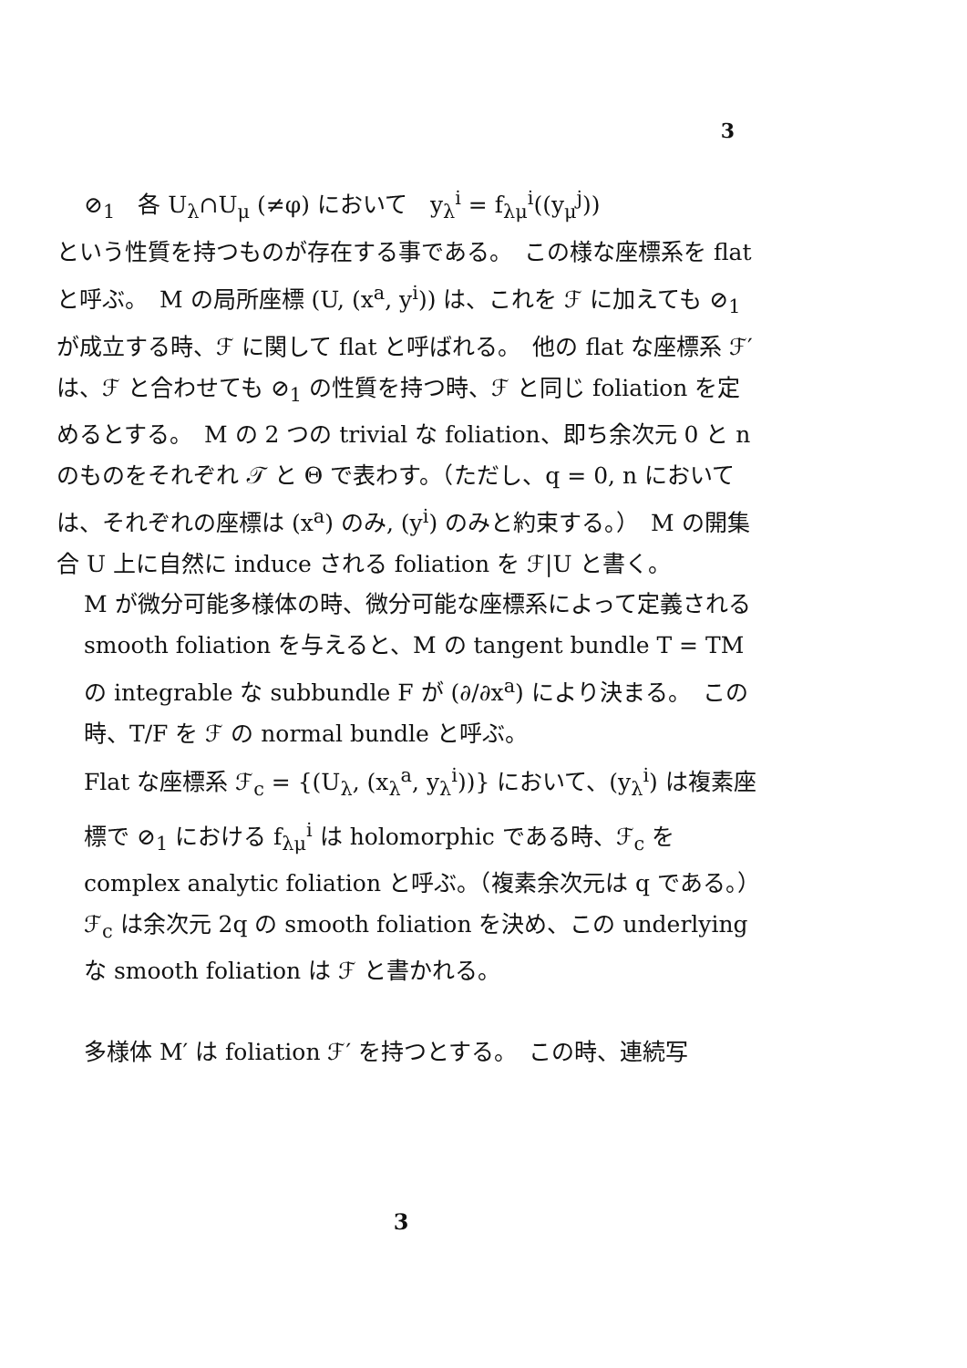3
⊘<sub>1</sub>　各 U<sub>λ</sub>∩U<sub>μ</sub> (≠φ) において　y<sub>λ</sub><sup>i</sup> = f<sub>λμ</sub><sup>i</sup>((y<sub>μ</sub><sup>j</sup>))
という性質を持つものが存在する事である。　この様な座標系を flat と呼ぶ。　M の局所座標 (U, (x<sup>a</sup>, y<sup>i</sup>)) は、これを ℱ に加えても ⊘<sub>1</sub> が成立する時、ℱ に関して flat と呼ばれる。　他の flat な座標系 ℱ′ は、ℱ と合わせても ⊘<sub>1</sub> の性質を持つ時、ℱ と同じ foliation を定めるとする。　M の 2 つの trivial な foliation、即ち余次元 0 と n のものをそれぞれ 𝒯 と Θ で表わす。（ただし、q = 0, n においては、それぞれの座標は (x<sup>a</sup>) のみ, (y<sup>i</sup>) のみと約束する。）　M の開集合 U 上に自然に induce される foliation を ℱ|U と書く。
M が微分可能多様体の時、微分可能な座標系によって定義される smooth foliation を与えると、M の tangent bundle T = TM の integrable な subbundle F が (∂/∂x<sup>a</sup>) により決まる。　この時、T/F を ℱ の normal bundle と呼ぶ。
Flat な座標系 ℱ<sub>c</sub> = {(U<sub>λ</sub>, (x<sub>λ</sub><sup>a</sup>, y<sub>λ</sub><sup>i</sup>))} において、(y<sub>λ</sub><sup>i</sup>) は複素座標で ⊘<sub>1</sub> における f<sub>λμ</sub><sup>i</sup> は holomorphic である時、ℱ<sub>c</sub> を complex analytic foliation と呼ぶ。（複素余次元は q である。）　ℱ<sub>c</sub> は余次元 2q の smooth foliation を決め、この underlying な smooth foliation は ℱ と書かれる。
多様体 M′ は foliation ℱ′ を持つとする。　この時、連続写
3